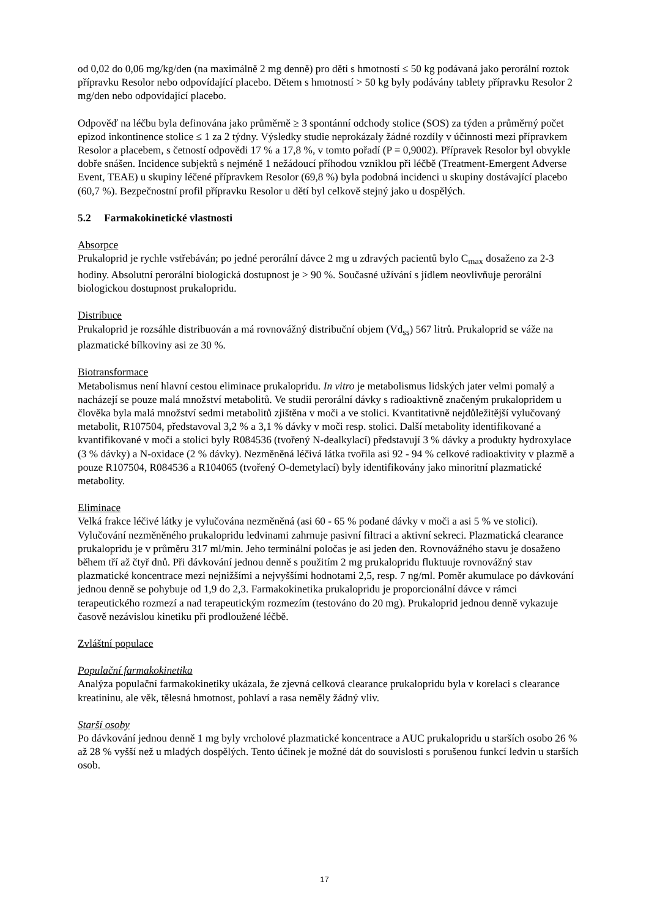od 0,02 do 0,06 mg/kg/den (na maximálně 2 mg denně) pro děti s hmotností ≤ 50 kg podávaná jako perorální roztok přípravku Resolor nebo odpovídající placebo. Dětem s hmotností > 50 kg byly podávány tablety přípravku Resolor 2 mg/den nebo odpovídající placebo.
Odpověď na léčbu byla definována jako průměrně ≥ 3 spontánní odchody stolice (SOS) za týden a průměrný počet epizod inkontinence stolice ≤ 1 za 2 týdny. Výsledky studie neprokázaly žádné rozdíly v účinnosti mezi přípravkem Resolor a placebem, s četností odpovědi 17 % a 17,8 %, v tomto pořadí (P = 0,9002). Přípravek Resolor byl obvykle dobře snášen. Incidence subjektů s nejméně 1 nežádoucí příhodou vzniklou při léčbě (Treatment-Emergent Adverse Event, TEAE) u skupiny léčené přípravkem Resolor (69,8 %) byla podobná incidenci u skupiny dostávající placebo (60,7 %). Bezpečnostní profil přípravku Resolor u dětí byl celkově stejný jako u dospělých.
5.2 Farmakokinetické vlastnosti
Absorpce
Prukaloprid je rychle vstřebáván; po jedné perorální dávce 2 mg u zdravých pacientů bylo C<sub>max</sub> dosaženo za 2-3 hodiny. Absolutní perorální biologická dostupnost je > 90 %. Současné užívání s jídlem neovlivňuje perorální biologickou dostupnost prukaloprid­u.
Distribuce
Prukaloprid je rozsáhle distribuován a má rovnovážný distribuční objem (Vd<sub>ss</sub>) 567 litrů. Prukaloprid se váže na plazmatické bílkoviny asi ze 30 %.
Biotransformace
Metabolismus není hlavní cestou eliminace prukalopridu. In vitro je metabolismus lidských jater velmi pomalý a nacházejí se pouze malá množství metabolitů. Ve studii perorální dávky s radioaktivně značeným prukalopridem u člověka byla malá množství sedmi metabolitů zjištěna v moči a ve stolici. Kvantitativně nejdůležitější vylučovaný metabolit, R107504, představoval 3,2 % a 3,1 % dávky v moči resp. stolici. Další metabolity identifikované a kvantifikované v moči a stolici byly R084536 (tvořený N-dealkylací) představují 3 % dávky a produkty hydroxylace (3 % dávky) a N-oxidace (2 % dávky). Nezměněná léčivá látka tvořila asi 92 - 94 % celkové radioaktivity v plazmě a pouze R107504, R084536 a R104065 (tvořený O-demetylací) byly identifikovány jako minoritní plazmatické metabolity.
Eliminace
Velká frakce léčivé látky je vylučována nezměněná (asi 60 - 65 % podané dávky v moči a asi 5 % ve stolici). Vylučování nezměněného prukalopridu ledvinami zahrnuje pasivní filtraci a aktivní sekreci. Plazmatická clearance prukalopridu je v průměru 317 ml/min. Jeho terminální poločas je asi jeden den. Rovnovážného stavu je dosaženo během tří až čtyř dnů. Při dávkování jednou denně s použitím 2 mg prukalopridu fluktuuje rovnovážný stav plazmatické koncentrace mezi nejnižšími a nejvyššími hodnotami 2,5, resp. 7 ng/ml. Poměr akumulace po dávkování jednou denně se pohybuje od 1,9 do 2,3. Farmakokinetika prukalopridu je proporcionální dávce v rámci terapeutického rozmezí a nad terapeutickým rozmezím (testováno do 20 mg). Prukaloprid jednou denně vykazuje časově nezávislou kinetiku při prodloužené léčbě.
Zvláštní populace
Populační farmakokinetika
Analýza populační farmakokinetiky ukázala, že zjevná celková clearance prukalopridu byla v korelaci s clearance kreatininu, ale věk, tělesná hmotnost, pohlaví a rasa neměly žádný vliv.
Starší osoby
Po dávkování jednou denně 1 mg byly vrcholové plazmatické koncentrace a AUC prukalopridu u starších osobo 26 % až 28 % vyšší než u mladých dospělých. Tento účinek je možné dát do souvislosti s porušenou funkcí ledvin u starších osob.
17